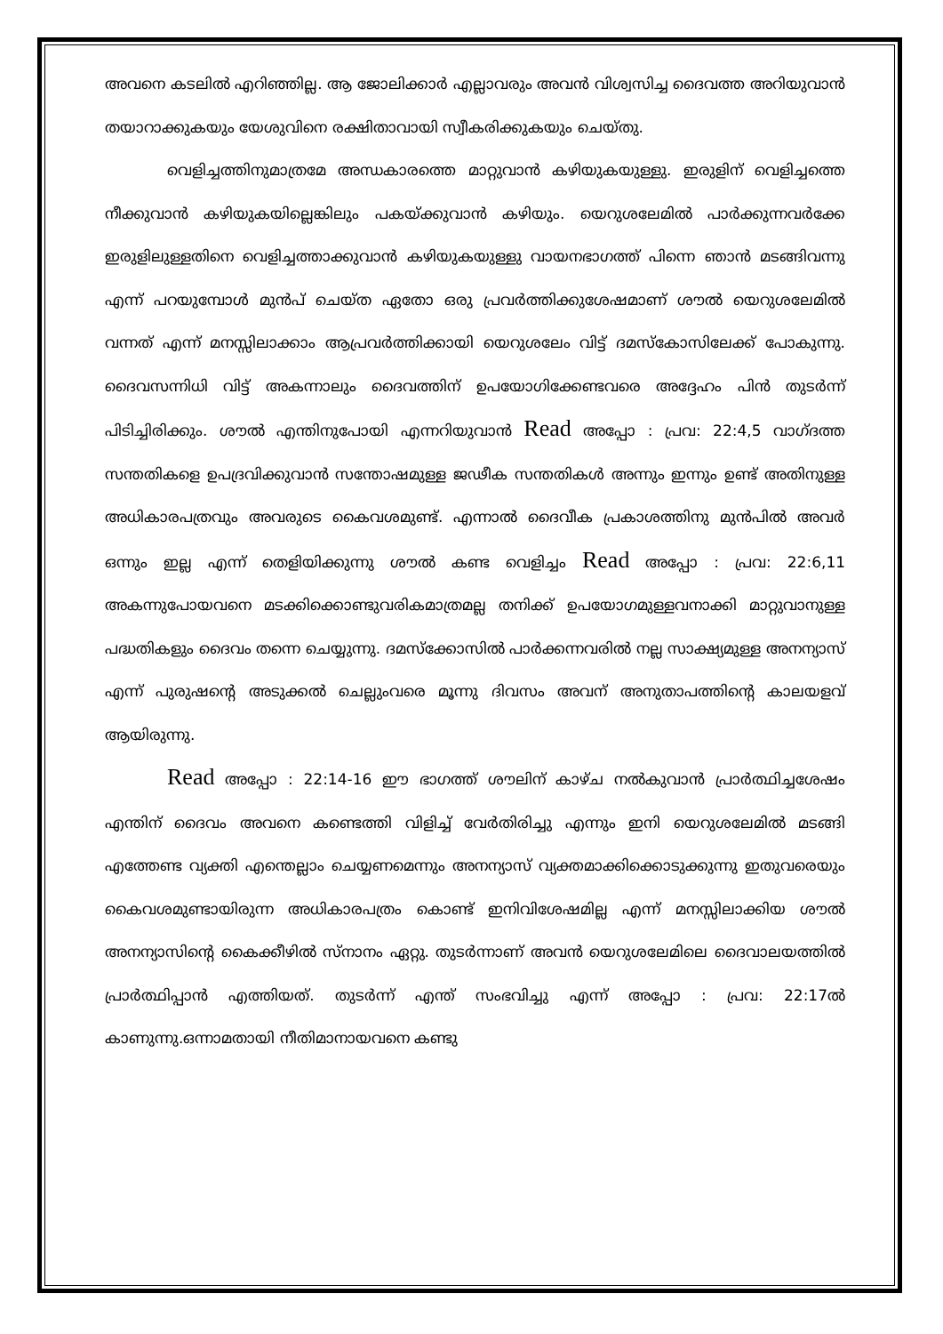അവനെ കടലിൽ എറിഞ്ഞില്ല. ആ ജോലിക്കാർ എല്ലാവരും അവൻ വിശ്വസിച്ച ദൈവത്ത അറിയുവാൻ തയാറാക്കുകയും യേശുവിനെ രക്ഷിതാവായി സ്വീകരിക്കുകയും ചെയ്തു.
വെളിച്ചത്തിനുമാത്രമേ അന്ധകാരത്തെ മാറ്റുവാൻ കഴിയുകയുള്ളു. ഇരുളിന് വെളിച്ചത്തെ നീക്കുവാൻ കഴിയുകയില്ലെങ്കിലും പകയ്ക്കുവാൻ കഴിയും. യെറുശലേമിൽ പാർക്കുന്നവർക്കേ ഇരുളിലുള്ളതിനെ വെളിച്ചത്താക്കുവാൻ കഴിയുകയുള്ളു വായനഭാഗത്ത് പിന്നെ ഞാൻ മടങ്ങിവന്നു എന്ന് പറയുമ്പോൾ മുൻപ് ചെയ്ത ഏതോ ഒരു പ്രവർത്തിക്കുശേഷമാണ് ശൗൽ യെറുശലേമിൽ വന്നത് എന്ന് മനസ്സിലാക്കാം ആപ്രവർത്തിക്കായി യെറുശലേം വിട്ട് ദമസ്കോസിലേക്ക് പോകുന്നു. ദൈവസന്നിധി വിട്ട് അകന്നാലും ദൈവത്തിന് ഉപയോഗിക്കേണ്ടവരെ അദ്ദേഹം പിൻ തുടർന്ന് പിടിച്ചിരിക്കും. ശൗൽ എന്തിനുപോയി എന്നറിയുവാൻ Read അപ്പോ : പ്രവ: 22:4,5 വാഗ്ദത്ത സന്തതികളെ ഉപദ്രവിക്കുവാൻ സന്തോഷമുള്ള ജഢീക സന്തതികൾ അന്നും ഇന്നും ഉണ്ട് അതിനുള്ള അധികാരപത്രവും അവരുടെ കൈവശമുണ്ട്. എന്നാൽ ദൈവീക പ്രകാശത്തിനു മുൻപിൽ അവർ ഒന്നും ഇല്ല എന്ന് തെളിയിക്കുന്നു ശൗൽ കണ്ട വെളിച്ചം Read അപ്പോ : പ്രവ: 22:6,11 അകന്നുപോയവനെ മടക്കിക്കൊണ്ടുവരികമാത്രമല്ല തനിക്ക് ഉപയോഗമുള്ളവനാക്കി മാറ്റുവാനുള്ള പദ്ധതികളും ദൈവം തന്നെ ചെയ്യുന്നു. ദമസ്ക്കോസിൽ പാർക്കന്നവരിൽ നല്ല സാക്ഷ്യമുള്ള അനന്യാസ് എന്ന് പുരുഷന്റെ അടുക്കൽ ചെല്ലുംവരെ മൂന്നു ദിവസം അവന് അനുതാപത്തിന്റെ കാലയളവ് ആയിരുന്നു.
Read അപ്പോ : 22:14-16 ഈ ഭാഗത്ത് ശൗലിന് കാഴ്ച നൽകുവാൻ പ്രാർത്ഥിച്ചശേഷം എന്തിന് ദൈവം അവനെ കണ്ടെത്തി വിളിച്ച് വേർതിരിച്ചു എന്നും ഇനി യെറുശലേമിൽ മടങ്ങി എത്തേണ്ട വ്യക്തി എന്തെല്ലാം ചെയ്യണമെന്നും അനന്യാസ് വ്യക്തമാക്കിക്കൊടുക്കുന്നു ഇതുവരെയും കൈവശമുണ്ടായിരുന്ന അധികാരപത്രം കൊണ്ട് ഇനിവിശേഷമില്ല എന്ന് മനസ്സിലാക്കിയ ശൗൽ അനന്യാസിന്റെ കൈക്കീഴിൽ സ്നാനം ഏറ്റു. തുടർന്നാണ് അവൻ യെറുശലേമിലെ ദൈവാലയത്തിൽ പ്രാർത്ഥിപ്പാൻ എത്തിയത്. തുടർന്ന് എന്ത് സംഭവിച്ചു എന്ന് അപ്പോ : പ്രവ: 22:17ൽ കാണുന്നു.ഒന്നാമതായി നീതിമാനായവനെ കണ്ടു